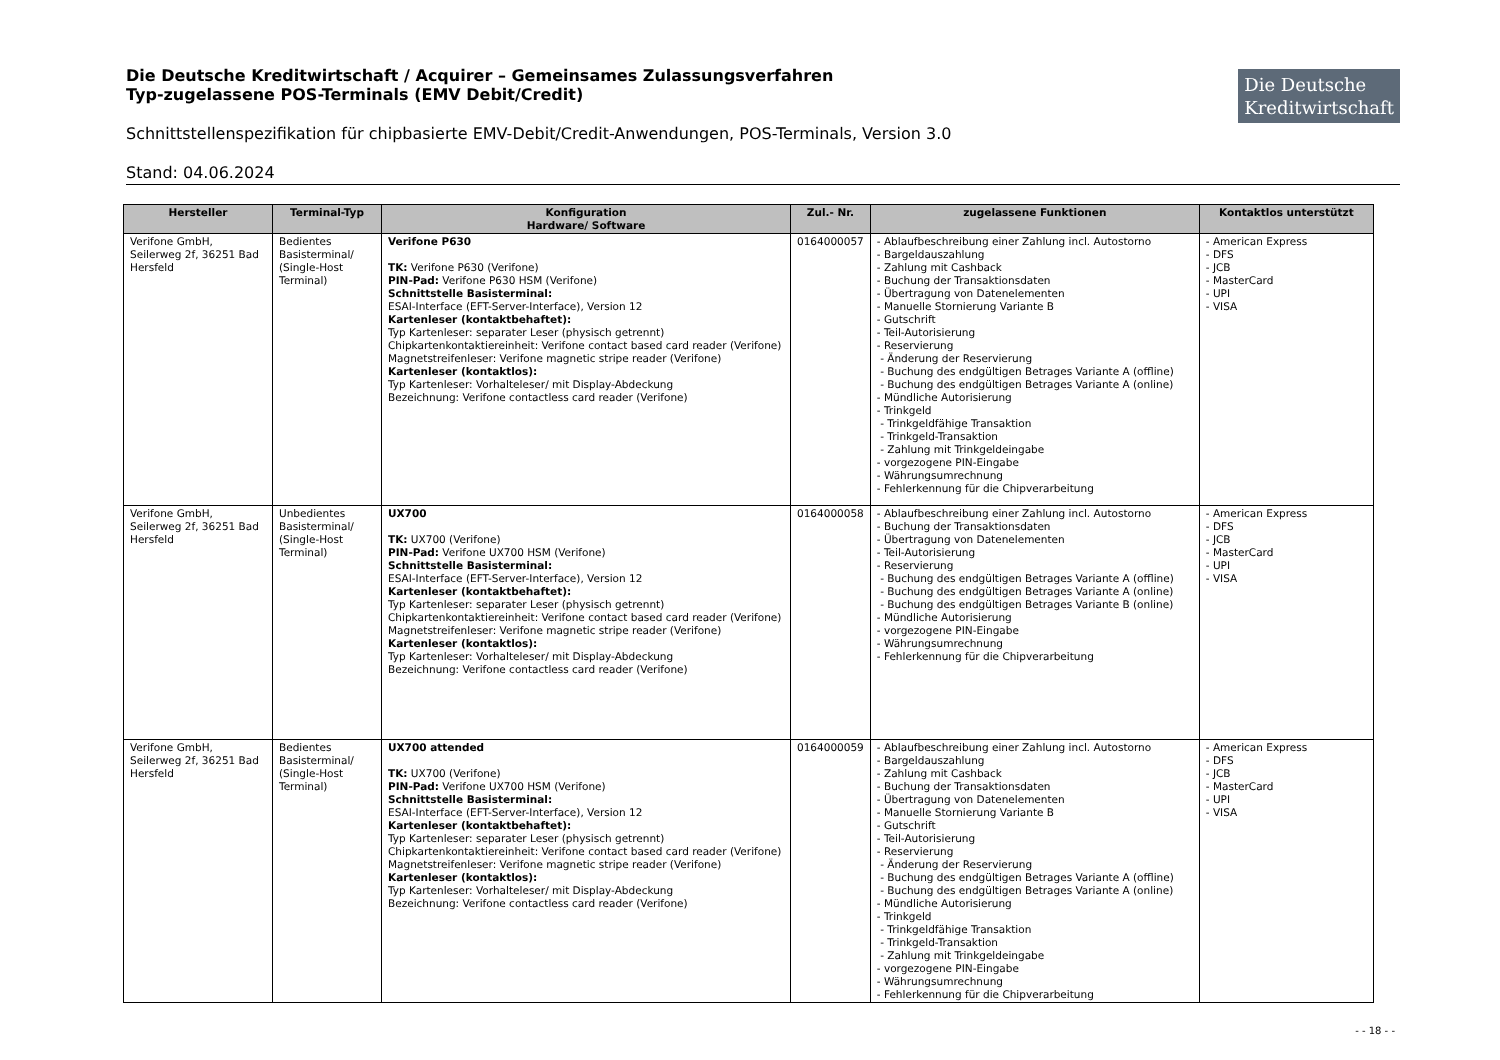Die Deutsche Kreditwirtschaft / Acquirer – Gemeinsames Zulassungsverfahren
Typ-zugelassene POS-Terminals (EMV Debit/Credit)
Die Deutsche
Kreditwirtschaft
Schnittstellenspezifikation für chipbasierte EMV-Debit/Credit-Anwendungen, POS-Terminals, Version 3.0
Stand: 04.06.2024
| Hersteller | Terminal-Typ | Konfiguration Hardware/ Software | Zul.- Nr. | zugelassene Funktionen | Kontaktlos unterstützt |
| --- | --- | --- | --- | --- | --- |
| Verifone GmbH, Seilerweg 2f, 36251 Bad Hersfeld | Bedientes Basisterminal/ (Single-Host Terminal) | Verifone P630 TK: Verifone P630 (Verifone) PIN-Pad: Verifone P630 HSM (Verifone) Schnittstelle Basisterminal: ESAI-Interface (EFT-Server-Interface), Version 12 Kartenleser (kontaktbehaftet): Typ Kartenleser: separater Leser (physisch getrennt) Chipkartenkontaktiereinheit: Verifone contact based card reader (Verifone) Magnetstreifenleser: Verifone magnetic stripe reader (Verifone) Kartenleser (kontaktlos): Typ Kartenleser: Vorhalteleser/ mit Display-Abdeckung Bezeichnung: Verifone contactless card reader (Verifone) | 0164000057 | - Ablaufbeschreibung einer Zahlung incl. Autostorno - Bargeldauszahlung - Zahlung mit Cashback - Buchung der Transaktionsdaten - Übertragung von Datenelementen - Manuelle Stornierung Variante B - Gutschrift - Teil-Autorisierung - Reservierung - Änderung der Reservierung - Buchung des endgültigen Betrages Variante A (offline) - Buchung des endgültigen Betrages Variante A (online) - Mündliche Autorisierung - Trinkgeld - Trinkgeldfähige Transaktion - Trinkgeld-Transaktion - Zahlung mit Trinkgeldeingabe - vorgezogene PIN-Eingabe - Währungsumrechnung - Fehlerkennung für die Chipverarbeitung | - American Express - DFS - JCB - MasterCard - UPI - VISA |
| Verifone GmbH, Seilerweg 2f, 36251 Bad Hersfeld | Unbedientes Basisterminal/ (Single-Host Terminal) | UX700 TK: UX700 (Verifone) PIN-Pad: Verifone UX700 HSM (Verifone) Schnittstelle Basisterminal: ESAI-Interface (EFT-Server-Interface), Version 12 Kartenleser (kontaktbehaftet): Typ Kartenleser: separater Leser (physisch getrennt) Chipkartenkontaktiereinheit: Verifone contact based card reader (Verifone) Magnetstreifenleser: Verifone magnetic stripe reader (Verifone) Kartenleser (kontaktlos): Typ Kartenleser: Vorhalteleser/ mit Display-Abdeckung Bezeichnung: Verifone contactless card reader (Verifone) | 0164000058 | - Ablaufbeschreibung einer Zahlung incl. Autostorno - Buchung der Transaktionsdaten - Übertragung von Datenelementen - Teil-Autorisierung - Reservierung - Buchung des endgültigen Betrages Variante A (offline) - Buchung des endgültigen Betrages Variante A (online) - Buchung des endgültigen Betrages Variante B (online) - Mündliche Autorisierung - vorgezogene PIN-Eingabe - Währungsumrechnung - Fehlerkennung für die Chipverarbeitung | - American Express - DFS - JCB - MasterCard - UPI - VISA |
| Verifone GmbH, Seilerweg 2f, 36251 Bad Hersfeld | Bedientes Basisterminal/ (Single-Host Terminal) | UX700 attended TK: UX700 (Verifone) PIN-Pad: Verifone UX700 HSM (Verifone) Schnittstelle Basisterminal: ESAI-Interface (EFT-Server-Interface), Version 12 Kartenleser (kontaktbehaftet): Typ Kartenleser: separater Leser (physisch getrennt) Chipkartenkontaktiereinheit: Verifone contact based card reader (Verifone) Magnetstreifenleser: Verifone magnetic stripe reader (Verifone) Kartenleser (kontaktlos): Typ Kartenleser: Vorhalteleser/ mit Display-Abdeckung Bezeichnung: Verifone contactless card reader (Verifone) | 0164000059 | - Ablaufbeschreibung einer Zahlung incl. Autostorno - Bargeldauszahlung - Zahlung mit Cashback - Buchung der Transaktionsdaten - Übertragung von Datenelementen - Manuelle Stornierung Variante B - Gutschrift - Teil-Autorisierung - Reservierung - Änderung der Reservierung - Buchung des endgültigen Betrages Variante A (offline) - Buchung des endgültigen Betrages Variante A (online) - Mündliche Autorisierung - Trinkgeld - Trinkgeldfähige Transaktion - Trinkgeld-Transaktion - Zahlung mit Trinkgeldeingabe - vorgezogene PIN-Eingabe - Währungsumrechnung - Fehlerkennung für die Chipverarbeitung | - American Express - DFS - JCB - MasterCard - UPI - VISA |
- - 18 - -